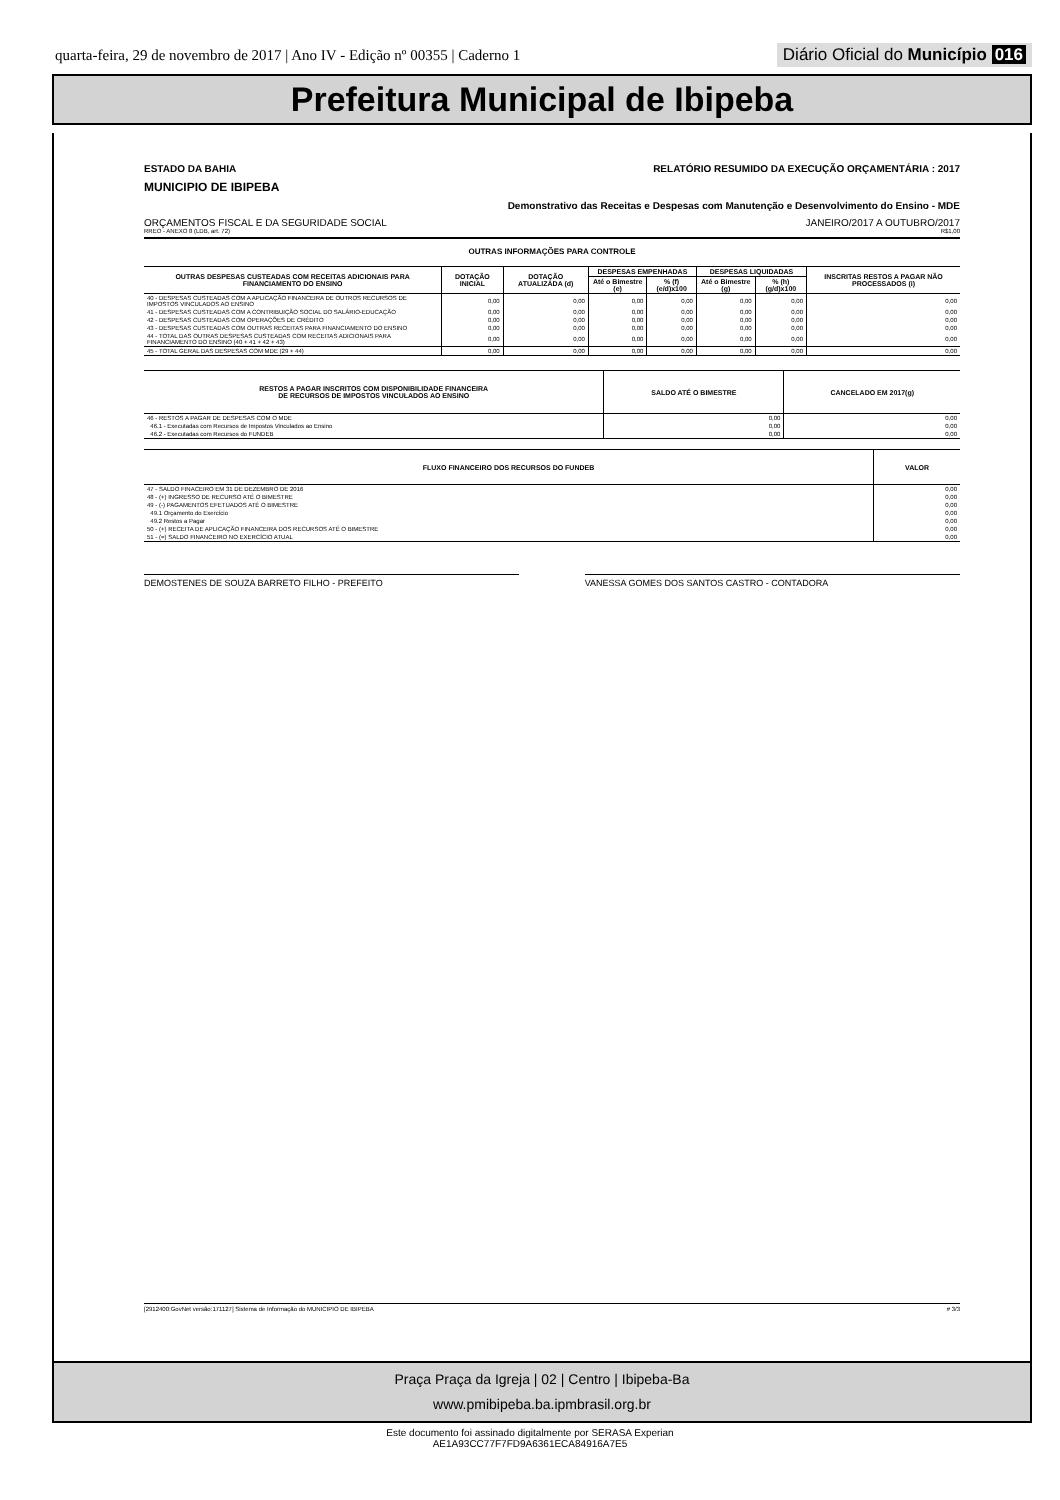quarta-feira, 29 de novembro de 2017 | Ano IV - Edição nº 00355 | Caderno 1 Diário Oficial do Município 016
Prefeitura Municipal de Ibipeba
ESTADO DA BAHIA RELATÓRIO RESUMIDO DA EXECUÇÃO ORÇAMENTÁRIA : 2017
MUNICIPIO DE IBIPEBA
Demonstrativo das Receitas e Despesas com Manutenção e Desenvolvimento do Ensino - MDE
ORÇAMENTOS FISCAL E DA SEGURIDADE SOCIAL JANEIRO/2017 A OUTUBRO/2017
RREO - ANEXO 8 (LDB, art. 72) R$1,00
OUTRAS INFORMAÇÕES PARA CONTROLE
| OUTRAS DESPESAS CUSTEADAS COM RECEITAS ADICIONAIS PARA FINANCIAMENTO DO ENSINO | DOTAÇÃO INICIAL | DOTAÇÃO ATUALIZADA (d) | DESPESAS EMPENHADAS | | DESPESAS LIQUIDADAS | | INSCRITAS RESTOS A PAGAR NÃO PROCESSADOS (i) |
| --- | --- | --- | --- | --- | --- | --- | --- |
| | | | Até o Bimestre (e) | % (f) (e/d)x100 | Até o Bimestre (g) | % (h) (g/d)x100 | |
| 40 - DESPESAS CUSTEADAS COM A APLICAÇÃO FINANCEIRA DE OUTROS RECURSOS DE IMPOSTOS VINCULADOS AO ENSINO | 0,00 | 0,00 | 0,00 | 0,00 | 0,00 | 0,00 | 0,00 |
| 41 - DESPESAS CUSTEADAS COM A CONTRIBUIÇÃO SOCIAL DO SALÁRIO-EDUCAÇÃO | 0,00 | 0,00 | 0,00 | 0,00 | 0,00 | 0,00 | 0,00 |
| 42 - DESPESAS CUSTEADAS COM OPERAÇÕES DE CRÉDITO | 0,00 | 0,00 | 0,00 | 0,00 | 0,00 | 0,00 | 0,00 |
| 43 - DESPESAS CUSTEADAS COM OUTRAS RECEITAS PARA FINANCIAMENTO DO ENSINO | 0,00 | 0,00 | 0,00 | 0,00 | 0,00 | 0,00 | 0,00 |
| 44 - TOTAL DAS OUTRAS DESPESAS CUSTEADAS COM RECEITAS ADICIONAIS PARA FINANCIAMENTO DO ENSINO (40 + 41 + 42 + 43) | 0,00 | 0,00 | 0,00 | 0,00 | 0,00 | 0,00 | 0,00 |
| 45 - TOTAL GERAL DAS DESPESAS COM MDE (29 + 44) | 0,00 | 0,00 | 0,00 | 0,00 | 0,00 | 0,00 | 0,00 |
| RESTOS A PAGAR INSCRITOS COM DISPONIBILIDADE FINANCEIRA DE RECURSOS DE IMPOSTOS VINCULADOS AO ENSINO | SALDO ATÉ O BIMESTRE | CANCELADO EM 2017(g) |
| --- | --- | --- |
| 46 - RESTOS A PAGAR DE DESPESAS COM O MDE | 0,00 | 0,00 |
| 46.1 - Executadas com Recursos de Impostos Vinculados ao Ensino | 0,00 | 0,00 |
| 46.2 - Executadas com Recursos do FUNDEB | 0,00 | 0,00 |
| FLUXO FINANCEIRO DOS RECURSOS DO FUNDEB | VALOR |
| --- | --- |
| 47 - SALDO FINACEIRO EM 31 DE DEZEMBRO DE 2016 | 0,00 |
| 48 - (+) INGRESSO DE RECURSO ATÉ O BIMESTRE | 0,00 |
| 49 - (-) PAGAMENTOS EFETUADOS ATÉ O BIMESTRE | 0,00 |
| 49.1 Orçamento do Exercício | 0,00 |
| 49.2 Restos a Pagar | 0,00 |
| 50 - (+) RECEITA DE APLICAÇÃO FINANCEIRA DOS RECURSOS ATÉ O BIMESTRE | 0,00 |
| 51 - (=) SALDO FINANCEIRO NO EXERCÍCIO ATUAL | 0,00 |
DEMOSTENES DE SOUZA BARRETO FILHO - PREFEITO
VANESSA GOMES DOS SANTOS CASTRO - CONTADORA
[2912400:GovNet versão:171127] Sistema de Informação do MUNICIPIO DE IBIPEBA # 3/3
Praça Praça da Igreja | 02 | Centro | Ibipeba-Ba
www.pmibipeba.ba.ipmbrasil.org.br
Este documento foi assinado digitalmente por SERASA Experian
AE1A93CC77F7FD9A6361ECA84916A7E5